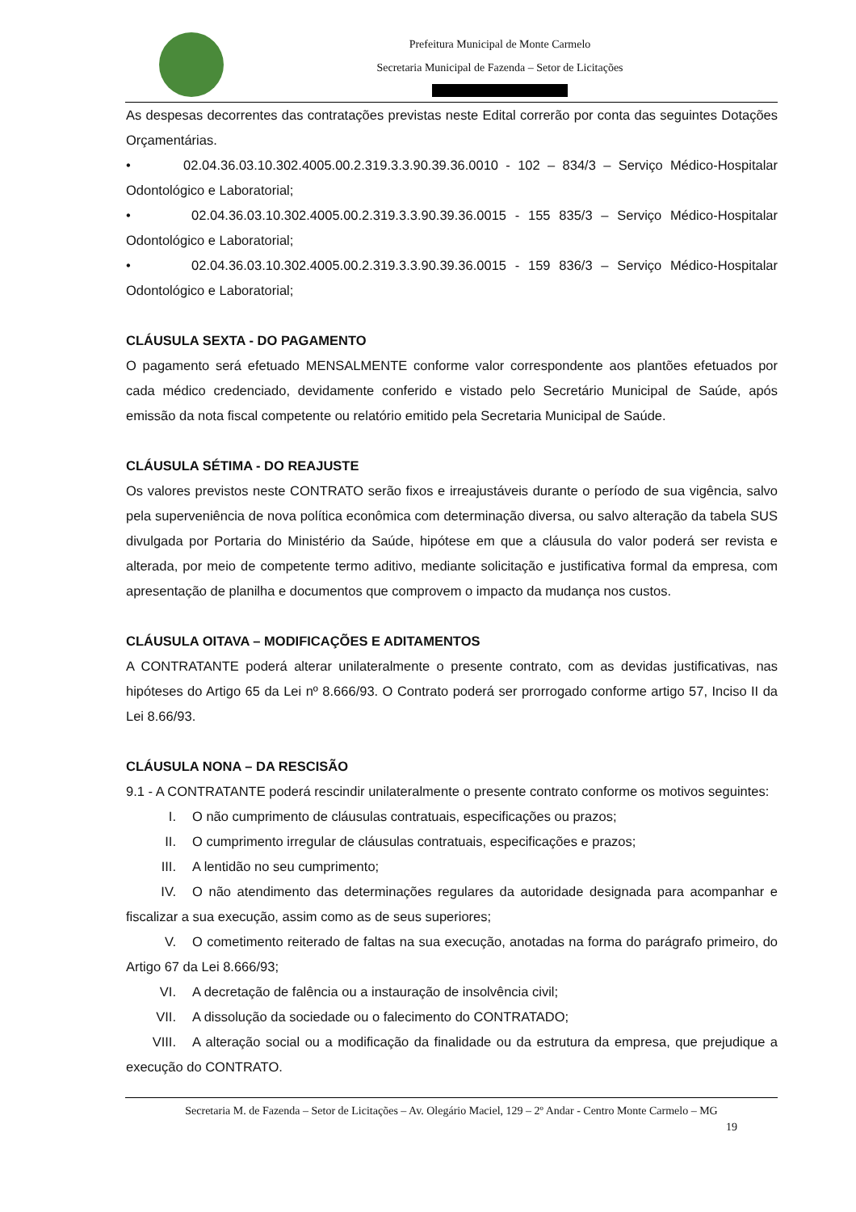Prefeitura Municipal de Monte Carmelo
Secretaria Municipal de Fazenda – Setor de Licitações
As despesas decorrentes das contratações previstas neste Edital correrão por conta das seguintes Dotações Orçamentárias.
• 02.04.36.03.10.302.4005.00.2.319.3.3.90.39.36.0010 - 102 – 834/3 – Serviço Médico-Hospitalar Odontológico e Laboratorial;
• 02.04.36.03.10.302.4005.00.2.319.3.3.90.39.36.0015 - 155 835/3 – Serviço Médico-Hospitalar Odontológico e Laboratorial;
• 02.04.36.03.10.302.4005.00.2.319.3.3.90.39.36.0015 - 159 836/3 – Serviço Médico-Hospitalar Odontológico e Laboratorial;
CLÁUSULA SEXTA - DO PAGAMENTO
O pagamento será efetuado MENSALMENTE conforme valor correspondente aos plantões efetuados por cada médico credenciado, devidamente conferido e vistado pelo Secretário Municipal de Saúde, após emissão da nota fiscal competente ou relatório emitido pela Secretaria Municipal de Saúde.
CLÁUSULA SÉTIMA - DO REAJUSTE
Os valores previstos neste CONTRATO serão fixos e irreajustáveis durante o período de sua vigência, salvo pela superveniência de nova política econômica com determinação diversa, ou salvo alteração da tabela SUS divulgada por Portaria do Ministério da Saúde, hipótese em que a cláusula do valor poderá ser revista e alterada, por meio de competente termo aditivo, mediante solicitação e justificativa formal da empresa, com apresentação de planilha e documentos que comprovem o impacto da mudança nos custos.
CLÁUSULA OITAVA – MODIFICAÇÕES E ADITAMENTOS
A CONTRATANTE poderá alterar unilateralmente o presente contrato, com as devidas justificativas, nas hipóteses do Artigo 65 da Lei nº 8.666/93. O Contrato poderá ser prorrogado conforme artigo 57, Inciso II da Lei 8.66/93.
CLÁUSULA NONA – DA RESCISÃO
9.1 - A CONTRATANTE poderá rescindir unilateralmente o presente contrato conforme os motivos seguintes:
I. O não cumprimento de cláusulas contratuais, especificações ou prazos;
II. O cumprimento irregular de cláusulas contratuais, especificações e prazos;
III. A lentidão no seu cumprimento;
IV. O não atendimento das determinações regulares da autoridade designada para acompanhar e fiscalizar a sua execução, assim como as de seus superiores;
V. O cometimento reiterado de faltas na sua execução, anotadas na forma do parágrafo primeiro, do Artigo 67 da Lei 8.666/93;
VI. A decretação de falência ou a instauração de insolvência civil;
VII. A dissolução da sociedade ou o falecimento do CONTRATADO;
VIII. A alteração social ou a modificação da finalidade ou da estrutura da empresa, que prejudique a execução do CONTRATO.
Secretaria M. de Fazenda – Setor de Licitações – Av. Olegário Maciel, 129 – 2º Andar - Centro Monte Carmelo – MG
19